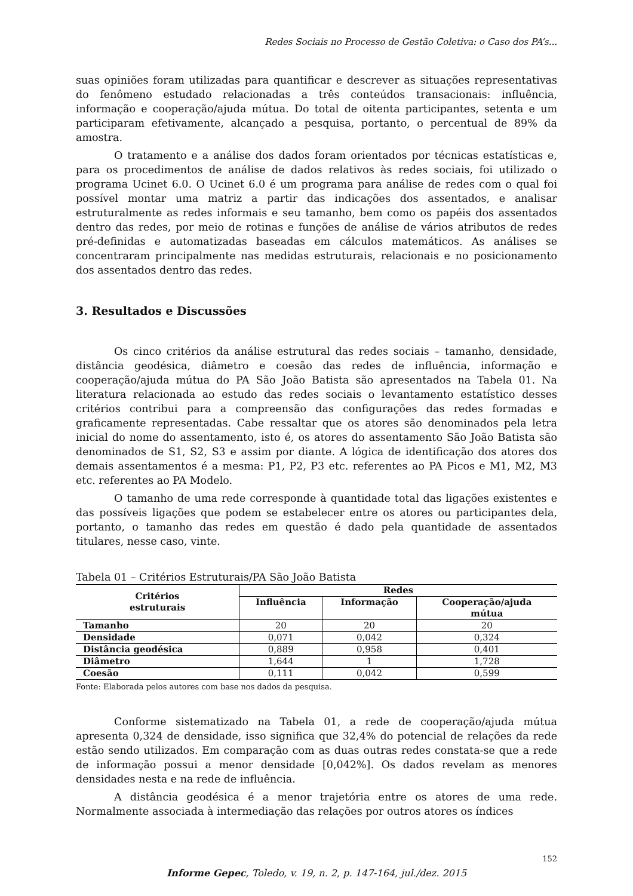Redes Sociais no Processo de Gestão Coletiva: o Caso dos PA’s...
suas opiniões foram utilizadas para quantificar e descrever as situações representativas do fenômeno estudado relacionadas a três conteúdos transacionais: influência, informação e cooperação/ajuda mútua. Do total de oitenta participantes, setenta e um participaram efetivamente, alcançado a pesquisa, portanto, o percentual de 89% da amostra.
O tratamento e a análise dos dados foram orientados por técnicas estatísticas e, para os procedimentos de análise de dados relativos às redes sociais, foi utilizado o programa Ucinet 6.0. O Ucinet 6.0 é um programa para análise de redes com o qual foi possível montar uma matriz a partir das indicações dos assentados, e analisar estruturalmente as redes informais e seu tamanho, bem como os papéis dos assentados dentro das redes, por meio de rotinas e funções de análise de vários atributos de redes pré-definidas e automatizadas baseadas em cálculos matemáticos. As análises se concentraram principalmente nas medidas estruturais, relacionais e no posicionamento dos assentados dentro das redes.
3. Resultados e Discussões
Os cinco critérios da análise estrutural das redes sociais – tamanho, densidade, distância geodésica, diâmetro e coesão das redes de influência, informação e cooperação/ajuda mútua do PA São João Batista são apresentados na Tabela 01. Na literatura relacionada ao estudo das redes sociais o levantamento estatístico desses critérios contribui para a compreensão das configurações das redes formadas e graficamente representadas. Cabe ressaltar que os atores são denominados pela letra inicial do nome do assentamento, isto é, os atores do assentamento São João Batista são denominados de S1, S2, S3 e assim por diante. A lógica de identificação dos atores dos demais assentamentos é a mesma: P1, P2, P3 etc. referentes ao PA Picos e M1, M2, M3 etc. referentes ao PA Modelo.
O tamanho de uma rede corresponde à quantidade total das ligações existentes e das possíveis ligações que podem se estabelecer entre os atores ou participantes dela, portanto, o tamanho das redes em questão é dado pela quantidade de assentados titulares, nesse caso, vinte.
Tabela 01 – Critérios Estruturais/PA São João Batista
| Critérios estruturais | Redes | | |
| --- | --- | --- | --- |
| | Influência | Informação | Cooperação/ajuda mútua |
| Tamanho | 20 | 20 | 20 |
| Densidade | 0,071 | 0,042 | 0,324 |
| Distância geodésica | 0,889 | 0,958 | 0,401 |
| Diâmetro | 1,644 | 1 | 1,728 |
| Coesão | 0,111 | 0,042 | 0,599 |
Fonte: Elaborada pelos autores com base nos dados da pesquisa.
Conforme sistematizado na Tabela 01, a rede de cooperação/ajuda mútua apresenta 0,324 de densidade, isso significa que 32,4% do potencial de relações da rede estão sendo utilizados. Em comparação com as duas outras redes constata-se que a rede de informação possui a menor densidade [0,042%]. Os dados revelam as menores densidades nesta e na rede de influência.
A distância geodésica é a menor trajetória entre os atores de uma rede. Normalmente associada à intermediação das relações por outros atores os índices
152
Informe Gepec, Toledo, v. 19, n. 2, p. 147-164, jul./dez. 2015